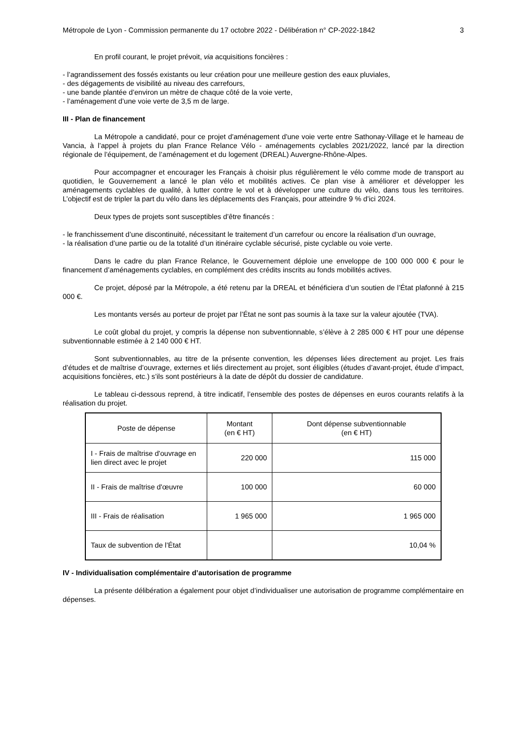Métropole de Lyon - Commission permanente du 17 octobre 2022 - Délibération n° CP-2022-1842 3
En profil courant, le projet prévoit, via acquisitions foncières :
- l’agrandissement des fossés existants ou leur création pour une meilleure gestion des eaux pluviales,
- des dégagements de visibilité au niveau des carrefours,
- une bande plantée d’environ un mètre de chaque côté de la voie verte,
- l’aménagement d’une voie verte de 3,5 m de large.
III - Plan de financement
La Métropole a candidaté, pour ce projet d'aménagement d'une voie verte entre Sathonay-Village et le hameau de Vancia, à l’appel à projets du plan France Relance Vélo - aménagements cyclables 2021/2022, lancé par la direction régionale de l’équipement, de l’aménagement et du logement (DREAL) Auvergne-Rhône-Alpes.
Pour accompagner et encourager les Français à choisir plus régulièrement le vélo comme mode de transport au quotidien, le Gouvernement a lancé le plan vélo et mobilités actives. Ce plan vise à améliorer et développer les aménagements cyclables de qualité, à lutter contre le vol et à développer une culture du vélo, dans tous les territoires. L’objectif est de tripler la part du vélo dans les déplacements des Français, pour atteindre 9 % d’ici 2024.
Deux types de projets sont susceptibles d’être financés :
- le franchissement d’une discontinuité, nécessitant le traitement d’un carrefour ou encore la réalisation d’un ouvrage,
- la réalisation d’une partie ou de la totalité d’un itinéraire cyclable sécurisé, piste cyclable ou voie verte.
Dans le cadre du plan France Relance, le Gouvernement déploie une enveloppe de 100 000 000 € pour le financement d’aménagements cyclables, en complément des crédits inscrits au fonds mobilités actives.
Ce projet, déposé par la Métropole, a été retenu par la DREAL et bénéficiera d’un soutien de l’État plafonné à 215 000 €.
Les montants versés au porteur de projet par l’État ne sont pas soumis à la taxe sur la valeur ajoutée (TVA).
Le coût global du projet, y compris la dépense non subventionnable, s’élève à 2 285 000 € HT pour une dépense subventionnable estimée à 2 140 000 € HT.
Sont subventionnables, au titre de la présente convention, les dépenses liées directement au projet. Les frais d’études et de maîtrise d’ouvrage, externes et liés directement au projet, sont éligibles (études d’avant-projet, étude d’impact, acquisitions foncières, etc.) s’ils sont postérieurs à la date de dépôt du dossier de candidature.
Le tableau ci-dessous reprend, à titre indicatif, l’ensemble des postes de dépenses en euros courants relatifs à la réalisation du projet.
| Poste de dépense | Montant (en € HT) | Dont dépense subventionnable (en € HT) |
| --- | --- | --- |
| I - Frais de maîtrise d'ouvrage en lien direct avec le projet | 220 000 | 115 000 |
| II - Frais de maîtrise d'œuvre | 100 000 | 60 000 |
| III - Frais de réalisation | 1 965 000 | 1 965 000 |
| Taux de subvention de l’État | | 10,04 % |
IV - Individualisation complémentaire d’autorisation de programme
La présente délibération a également pour objet d’individualiser une autorisation de programme complémentaire en dépenses.